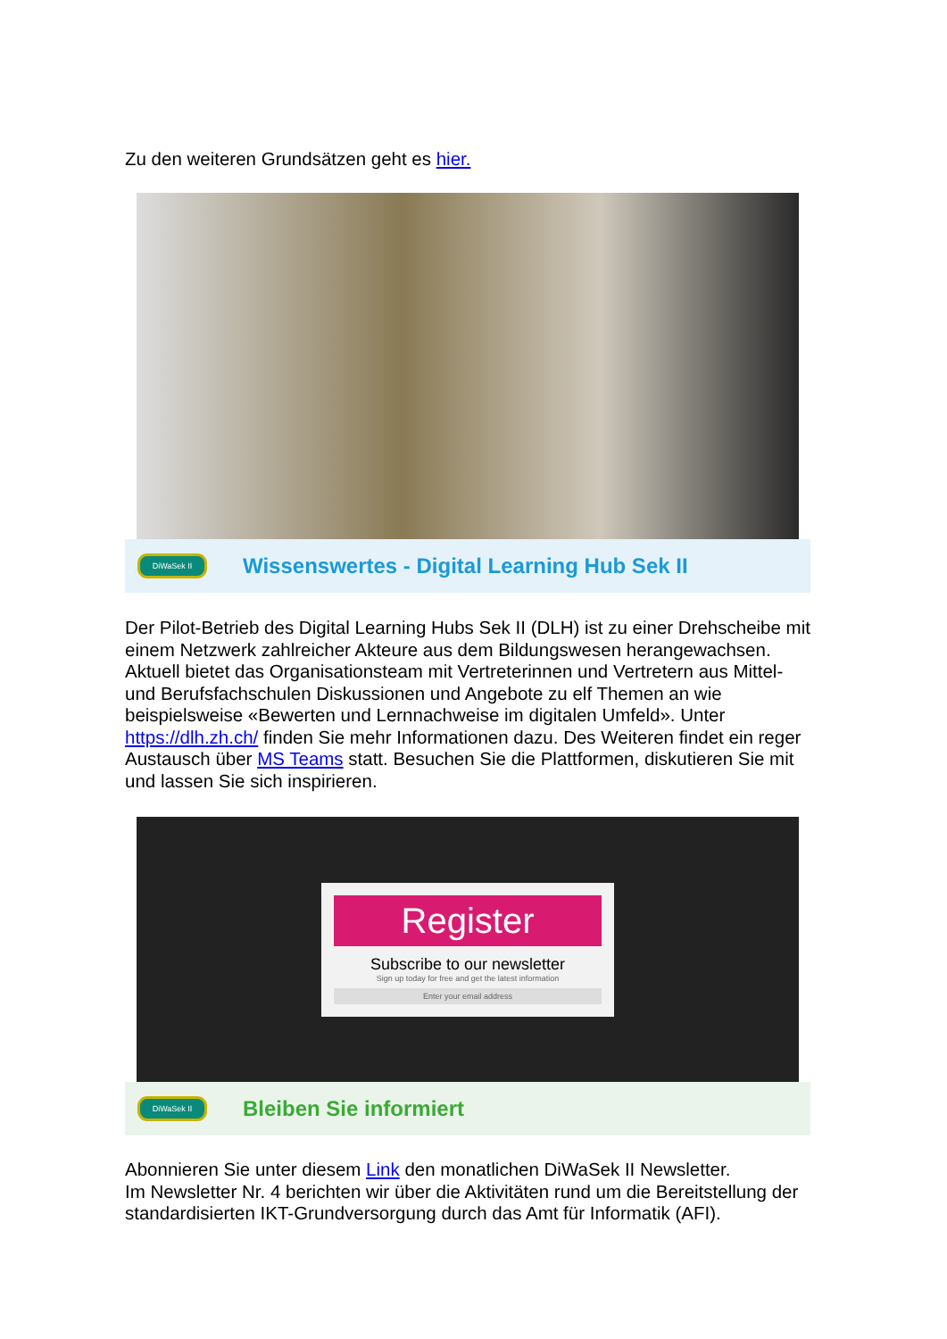Zu den weiteren Grundsätzen geht es hier.
DiWaSek II
Wissenswertes - Digital Learning Hub Sek II
Der Pilot-Betrieb des Digital Learning Hubs Sek II (DLH) ist zu einer Drehscheibe mit einem Netzwerk zahlreicher Akteure aus dem Bildungswesen herangewachsen. Aktuell bietet das Organisationsteam mit Vertreterinnen und Vertretern aus Mittel- und Berufsfachschulen Diskussionen und Angebote zu elf Themen an wie beispielsweise «Bewerten und Lernnachweise im digitalen Umfeld». Unter https://dlh.zh.ch/ finden Sie mehr Informationen dazu. Des Weiteren findet ein reger Austausch über MS Teams statt. Besuchen Sie die Plattformen, diskutieren Sie mit und lassen Sie sich inspirieren.
Register
Subscribe to our newsletter
Sign up today for free and get the latest information
Enter your email address
DiWaSek II
Bleiben Sie informiert
Abonnieren Sie unter diesem Link den monatlichen DiWaSek II Newsletter.
Im Newsletter Nr. 4 berichten wir über die Aktivitäten rund um die Bereitstellung der standardisierten IKT-Grundversorgung durch das Amt für Informatik (AFI).